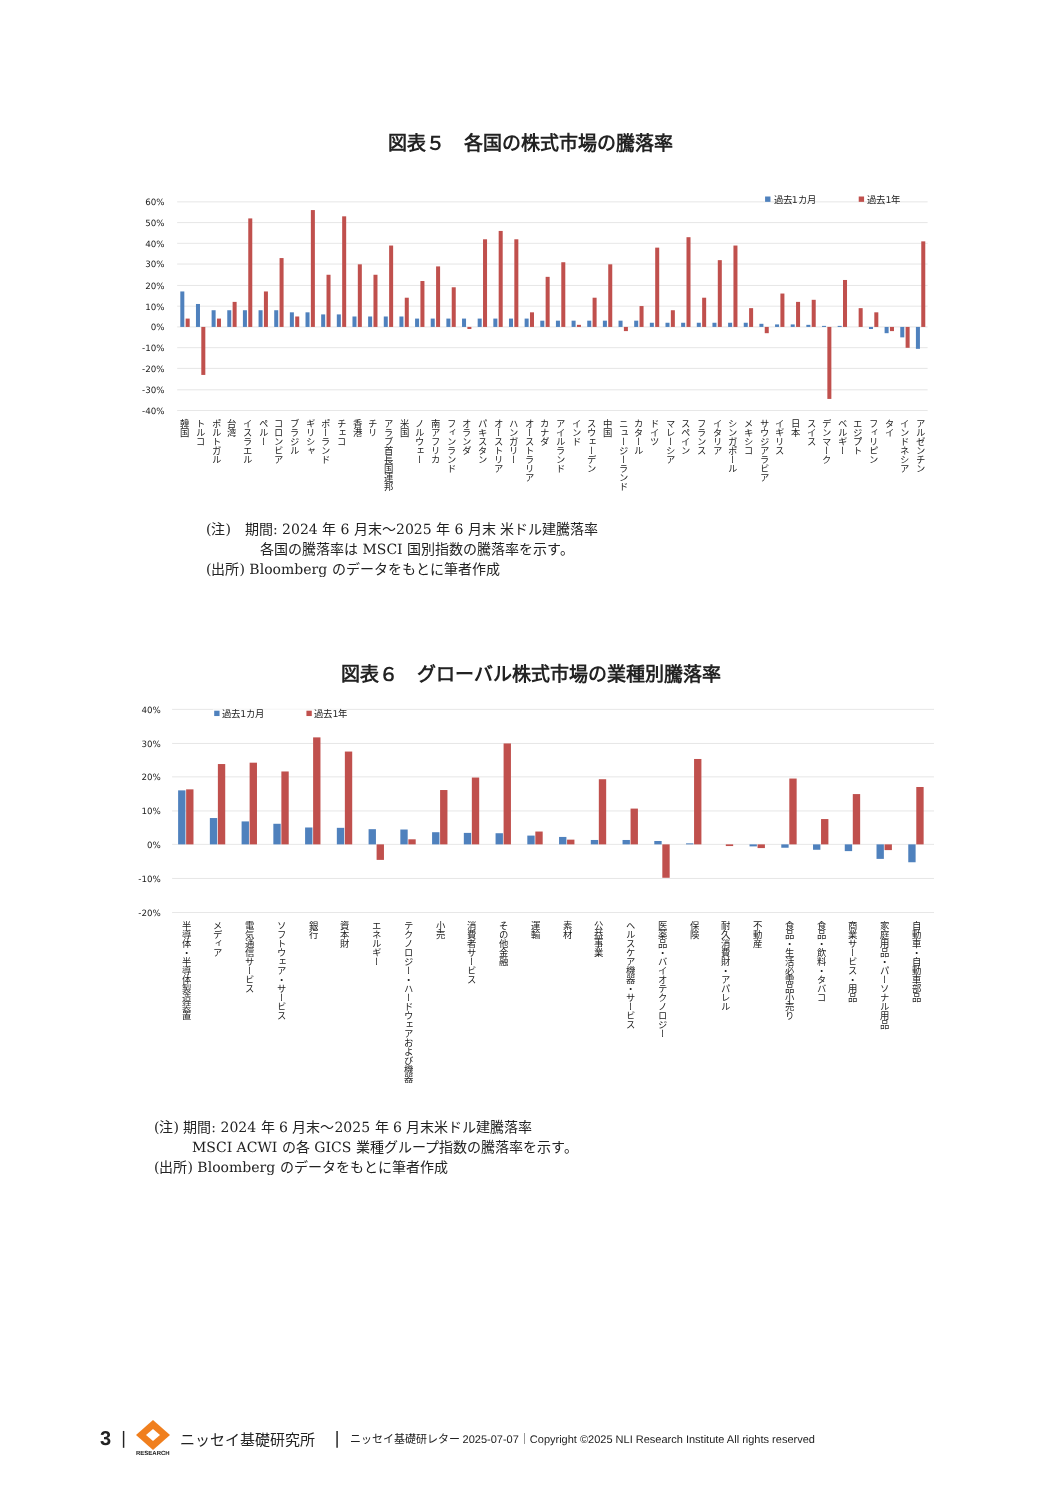図表５　各国の株式市場の騰落率
60%
50%
40%
30%
20%
10%
0%
-10%
-20%
-30%
-40%
過去1カ月
過去1年
韓国
トルコ
ポルトガル
台湾
イスラエル
ペルー
コロンビア
ブラジル
ギリシャ
ポーランド
チェコ
香港
チリ
アラブ首長国連邦
米国
ノルウェー
南アフリカ
フィンランド
オランダ
パキスタン
オーストリア
ハンガリー
オーストラリア
カナダ
アイルランド
インド
スウェーデン
中国
ニュージーランド
カタール
ドイツ
マレーシア
スペイン
フランス
イタリア
シンガポール
メキシコ
サウジアラビア
イギリス
日本
スイス
デンマーク
ベルギー
エジプト
フィリピン
タイ
インドネシア
アルゼンチン
(注)　期間: 2024 年 6 月末～2025 年 6 月末 米ドル建騰落率
各国の騰落率は MSCI 国別指数の騰落率を示す。
(出所) Bloomberg のデータをもとに筆者作成
図表６　グローバル株式市場の業種別騰落率
40%
30%
20%
10%
0%
-10%
-20%
過去1カ月
過去1年
半導体・半導体製造装置
メディア
電気通信サービス
ソフトウェア・サービス
銀行
資本財
エネルギー
テクノロジー・ハードウェアおよび機器
小売
消費者サービス
その他金融
運輸
素材
公益事業
ヘルスケア機器・サービス
医薬品・バイオテクノロジー
保険
耐久消費財・アパレル
不動産
食品・生活必需品小売り
食品・飲料・タバコ
商業サービス・用品
家庭用品・パーソナル用品
自動車・自動車部品
(注) 期間: 2024 年 6 月末～2025 年 6 月末米ドル建騰落率
MSCI ACWI の各 GICS 業種グループ指数の騰落率を示す。
(出所) Bloomberg のデータをもとに筆者作成
3 | RESEARCH ニッセイ基礎研究所 | ニッセイ基礎研レター 2025-07-07｜Copyright ©2025 NLI Research Institute All rights reserved